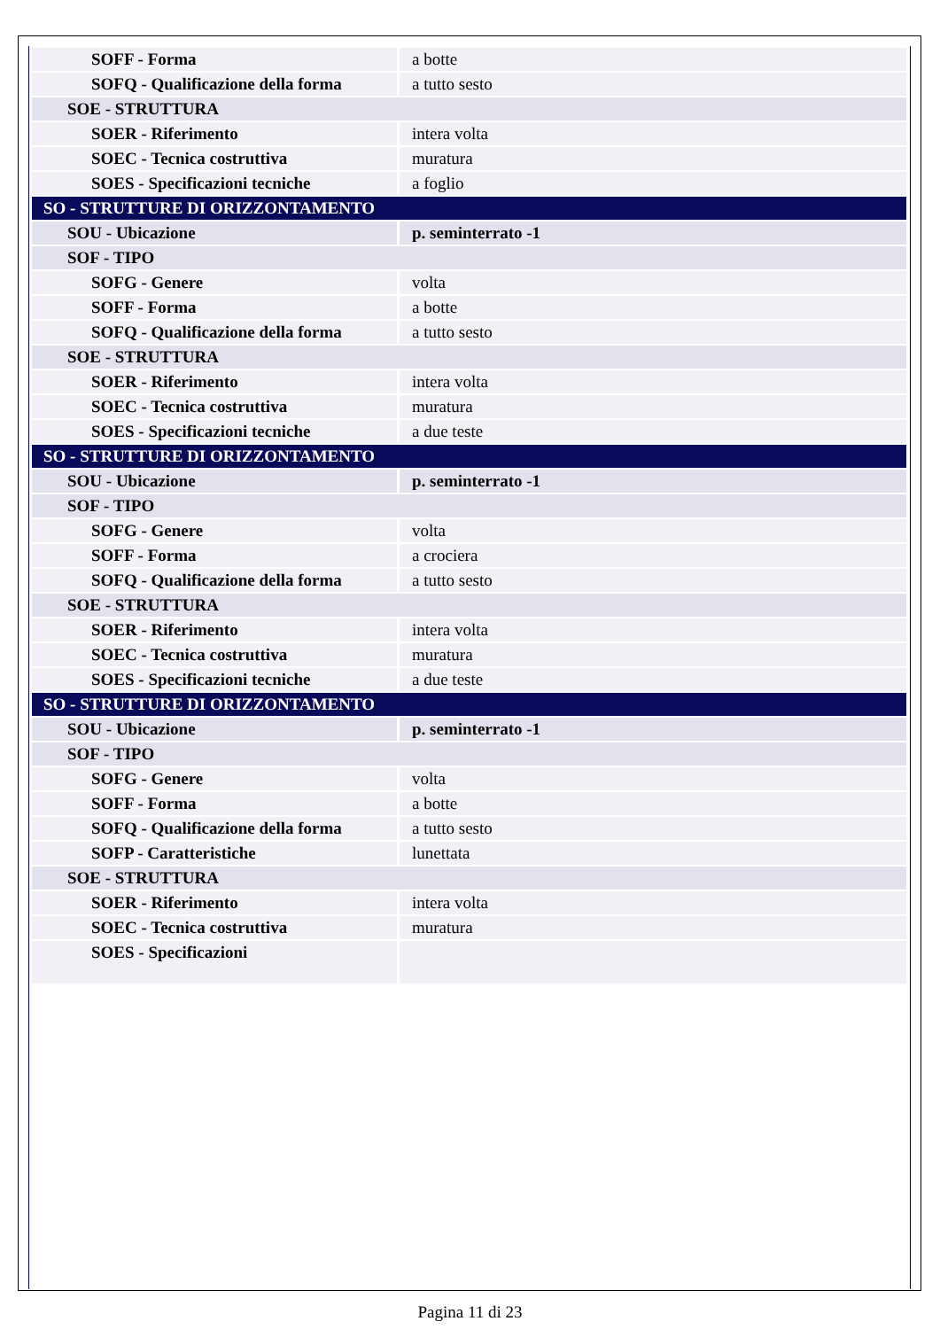| SOFF - Forma | a botte |
| SOFQ - Qualificazione della forma | a tutto sesto |
| SOE - STRUTTURA | |
| SOER - Riferimento | intera volta |
| SOEC - Tecnica costruttiva | muratura |
| SOES - Specificazioni tecniche | a foglio |
| SO - STRUTTURE DI ORIZZONTAMENTO | |
| SOU - Ubicazione | p. seminterrato -1 |
| SOF - TIPO | |
| SOFG - Genere | volta |
| SOFF - Forma | a botte |
| SOFQ - Qualificazione della forma | a tutto sesto |
| SOE - STRUTTURA | |
| SOER - Riferimento | intera volta |
| SOEC - Tecnica costruttiva | muratura |
| SOES - Specificazioni tecniche | a due teste |
| SO - STRUTTURE DI ORIZZONTAMENTO | |
| SOU - Ubicazione | p. seminterrato -1 |
| SOF - TIPO | |
| SOFG - Genere | volta |
| SOFF - Forma | a crociera |
| SOFQ - Qualificazione della forma | a tutto sesto |
| SOE - STRUTTURA | |
| SOER - Riferimento | intera volta |
| SOEC - Tecnica costruttiva | muratura |
| SOES - Specificazioni tecniche | a due teste |
| SO - STRUTTURE DI ORIZZONTAMENTO | |
| SOU - Ubicazione | p. seminterrato -1 |
| SOF - TIPO | |
| SOFG - Genere | volta |
| SOFF - Forma | a botte |
| SOFQ - Qualificazione della forma | a tutto sesto |
| SOFP - Caratteristiche | lunettata |
| SOE - STRUTTURA | |
| SOER - Riferimento | intera volta |
| SOEC - Tecnica costruttiva | muratura |
| SOES - Specificazioni | |
Pagina 11 di 23